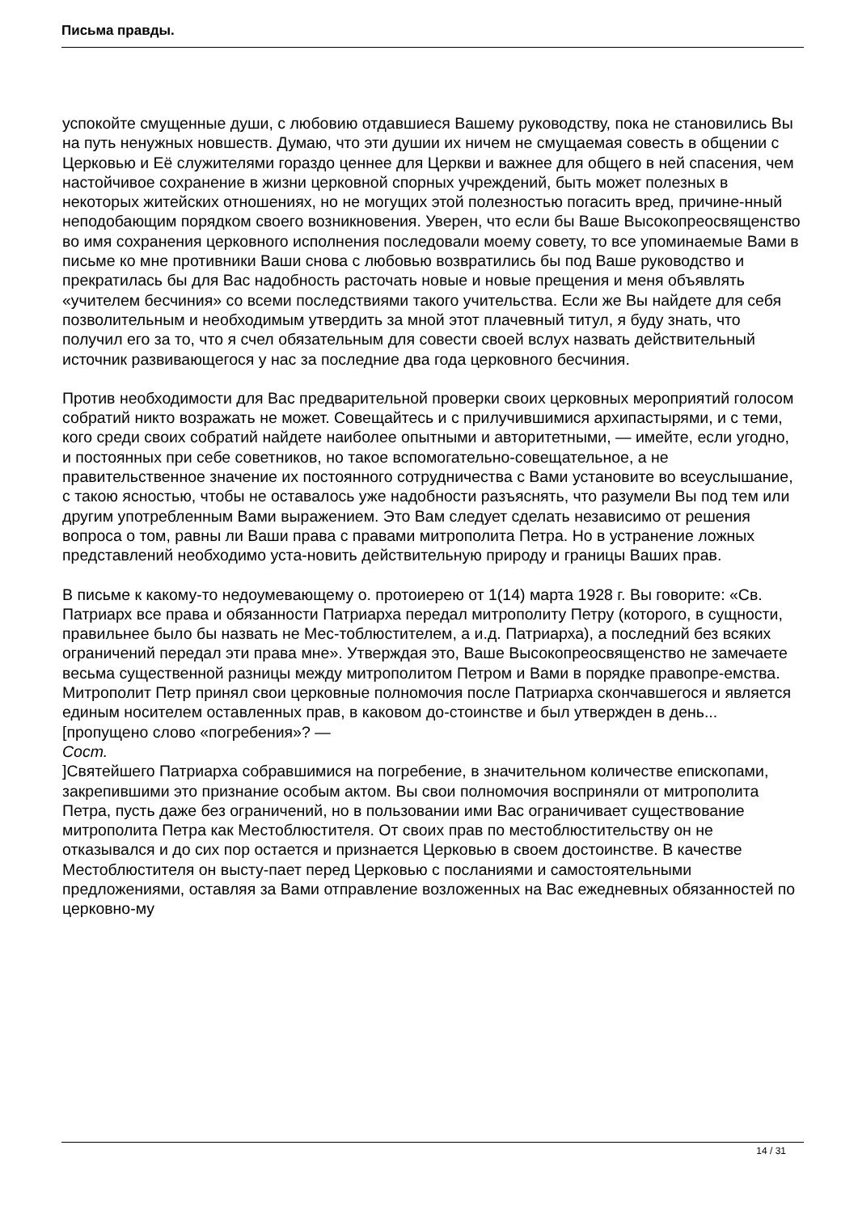Письма правды.
успокойте смущенные души, с любовию отдавшиеся Вашему руководству, пока не становились Вы на путь ненужных новшеств. Думаю, что эти душии их ничем не смущаемая совесть в общении с Церковью и Её служителями гораздо ценнее для Церкви и важнее для общего в ней спасения, чем настойчивое сохранение в жизни церковной спорных учреждений, быть может полезных в некоторых житейских отношениях, но не могущих этой полезностью погасить вред, причине-нный неподобающим порядком своего возникновения. Уверен, что если бы Ваше Высокопреосвященство во имя сохранения церковного исполнения последовали моему совету, то все упоминаемые Вами в письме ко мне противники Ваши снова с любовью возвратились бы под Ваше руководство и прекратилась бы для Вас надобность расточать новые и новые прещения и меня объявлять «учителем бесчиния» со всеми последствиями такого учительства. Если же Вы найдете для себя позволительным и необходимым утвердить за мной этот плачевный титул, я буду знать, что получил его за то, что я счел обязательным для совести своей вслух назвать действительный источник развивающегося у нас за последние два года церковного бесчиния.
Против необходимости для Вас предварительной проверки своих церковных мероприятий голосом собратий никто возражать не может. Совещайтесь и с прилучившимися архипастырями, и с теми, кого среди своих собратий найдете наиболее опытными и авторитетными, — имейте, если угодно, и постоянных при себе советников, но такое вспомогательно-совещательное, а не правительственное значение их постоянного сотрудничества с Вами установите во всеуслышание, с такою ясностью, чтобы не оставалось уже надобности разъяснять, что разумели Вы под тем или другим употребленным Вами выражением. Это Вам следует сделать независимо от решения вопроса о том, равны ли Ваши права с правами митрополита Петра. Но в устранение ложных представлений необходимо уста-новить действительную природу и границы Ваших прав.
В письме к какому-то недоумевающему о. протоиерею от 1(14) марта 1928 г. Вы говорите: «Св. Патриарх все права и обязанности Патриарха передал митрополиту Петру (которого, в сущности, правильнее было бы назвать не Мес-тоблюстителем, а и.д. Патриарха), а последний без всяких ограничений передал эти права мне». Утверждая это, Ваше Высокопреосвященство не замечаете весьма существенной разницы между митрополитом Петром и Вами в порядке правопре-емства. Митрополит Петр принял свои церковные полномочия после Патриарха скончавшегося и является единым носителем оставленных прав, в каковом до-стоинстве и был утвержден в день... [пропущено слово «погребения»? —
Сост.
]Святейшего Патриарха собравшимися на погребение, в значительном количестве епископами, закрепившими это признание особым актом. Вы свои полномочия восприняли от митрополита Петра, пусть даже без ограничений, но в пользовании ими Вас ограничивает существование митрополита Петра как Местоблюстителя. От своих прав по местоблюстительству он не отказывался и до сих пор остается и признается Церковью в своем достоинстве. В качестве Местоблюстителя он высту-пает перед Церковью с посланиями и самостоятельными предложениями, оставляя за Вами отправление возложенных на Вас ежедневных обязанностей по церковно-му
14 / 31